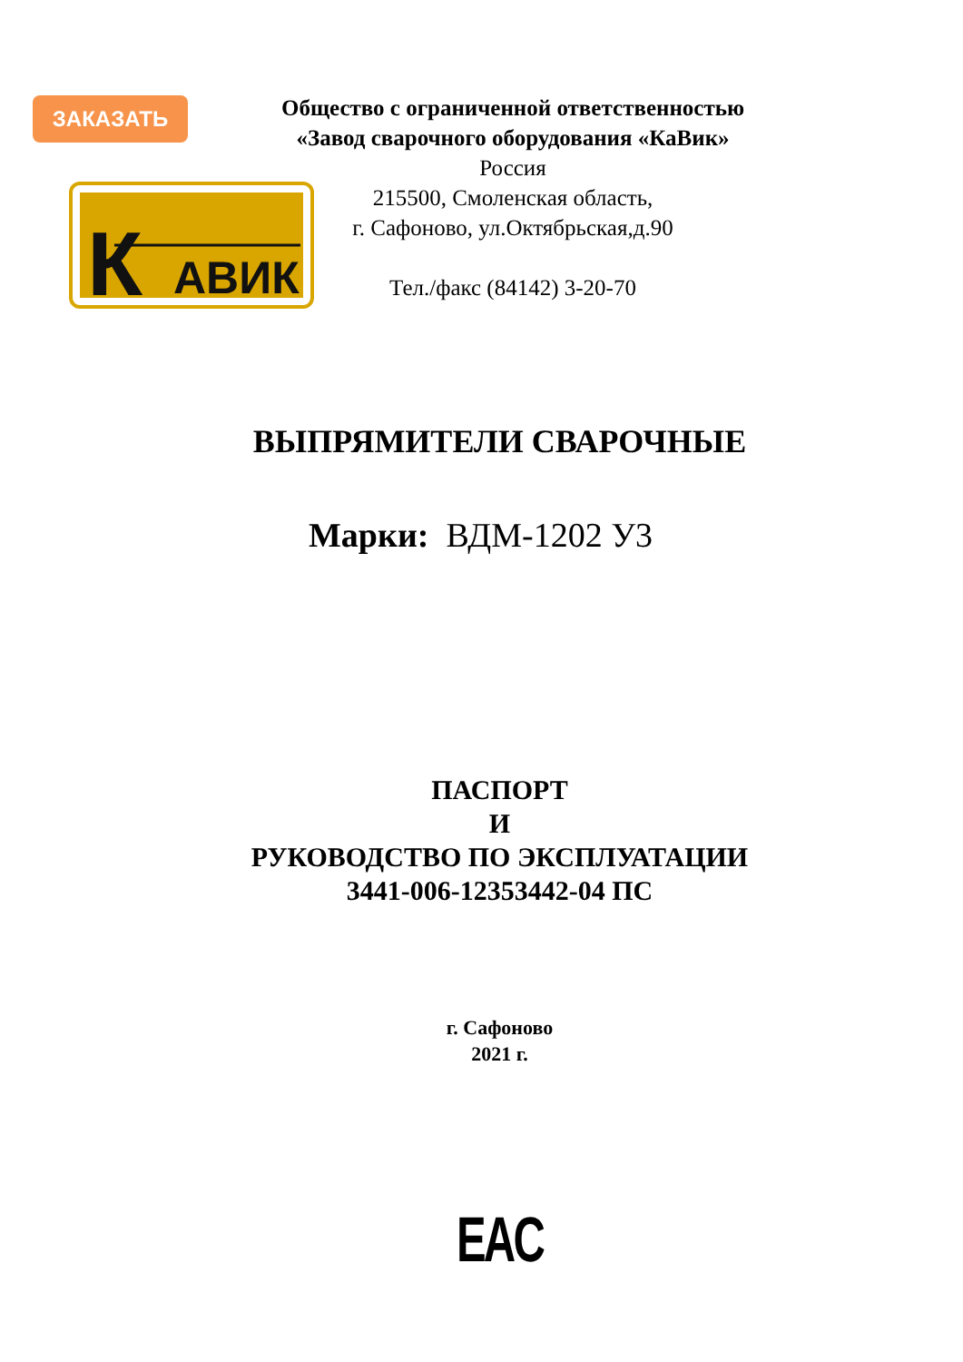ЗАКАЗАТЬ
К
АВИК
Общество с ограниченной ответственностью
«Завод сварочного оборудования «КаВик»
Россия
215500, Смоленская область,
г. Сафоново, ул.Октябрьская,д.90
Тел./факс (84142) 3-20-70
ВЫПРЯМИТЕЛИ СВАРОЧНЫЕ
Марки: ВДМ-1202 У3
ПАСПОРТ
И
РУКОВОДСТВО ПО ЭКСПЛУАТАЦИИ
3441-006-12353442-04 ПС
г. Сафоново
2021 г.
EAC